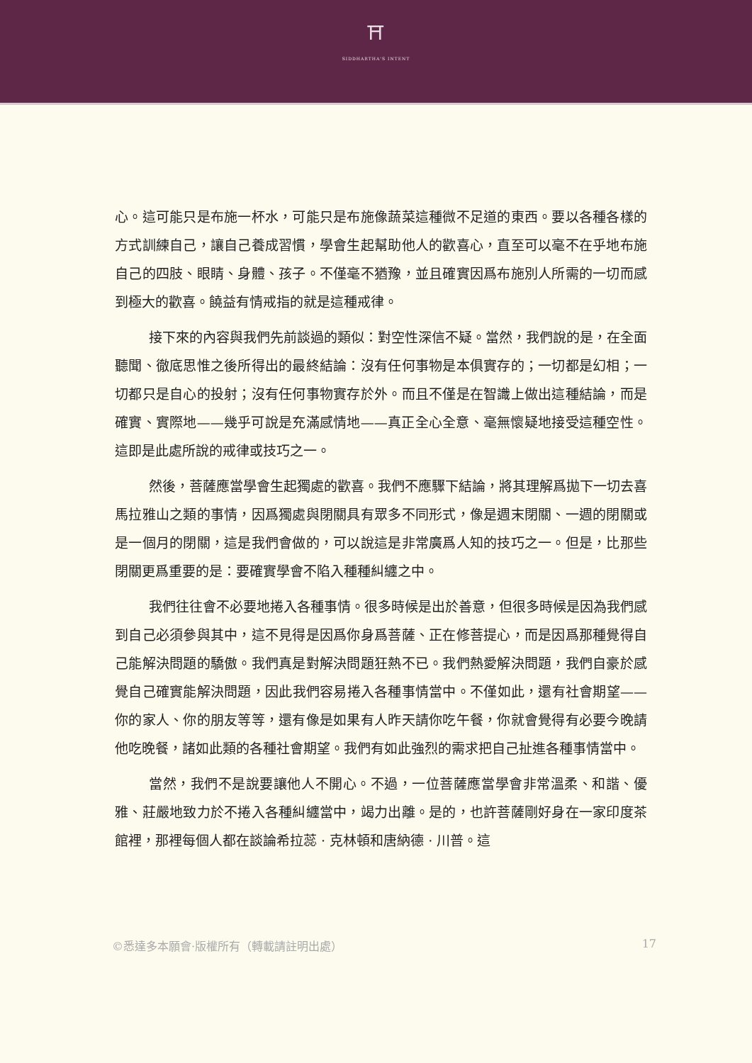⛩
SIDDHARTHA'S INTENT
心。這可能只是布施一杯水，可能只是布施像蔬菜這種微不足道的東西。要以各種各樣的方式訓練自己，讓自己養成習慣，學會生起幫助他人的歡喜心，直至可以毫不在乎地布施自己的四肢、眼睛、身體、孩子。不僅毫不猶豫，並且確實因爲布施別人所需的一切而感到極大的歡喜。饒益有情戒指的就是這種戒律。
接下來的內容與我們先前談過的類似：對空性深信不疑。當然，我們說的是，在全面聽聞、徹底思惟之後所得出的最終結論：沒有任何事物是本俱實存的；一切都是幻相；一切都只是自心的投射；沒有任何事物實存於外。而且不僅是在智識上做出這種結論，而是確實、實際地——幾乎可說是充滿感情地——真正全心全意、毫無懷疑地接受這種空性。這即是此處所說的戒律或技巧之一。
然後，菩薩應當學會生起獨處的歡喜。我們不應驟下結論，將其理解爲拋下一切去喜馬拉雅山之類的事情，因爲獨處與閉關具有眾多不同形式，像是週末閉關、一週的閉關或是一個月的閉關，這是我們會做的，可以說這是非常廣爲人知的技巧之一。但是，比那些閉關更爲重要的是：要確實學會不陷入種種糾纏之中。
我們往往會不必要地捲入各種事情。很多時候是出於善意，但很多時候是因為我們感到自己必須參與其中，這不見得是因爲你身爲菩薩、正在修菩提心，而是因爲那種覺得自己能解決問題的驕傲。我們真是對解決問題狂熱不已。我們熱愛解決問題，我們自豪於感覺自己確實能解決問題，因此我們容易捲入各種事情當中。不僅如此，還有社會期望——你的家人、你的朋友等等，還有像是如果有人昨天請你吃午餐，你就會覺得有必要今晚請他吃晚餐，諸如此類的各種社會期望。我們有如此強烈的需求把自己扯進各種事情當中。
當然，我們不是說要讓他人不開心。不過，一位菩薩應當學會非常溫柔、和諧、優雅、莊嚴地致力於不捲入各種糾纏當中，竭力出離。是的，也許菩薩剛好身在一家印度茶館裡，那裡每個人都在談論希拉蕊 · 克林頓和唐納德 · 川普。這
©悉達多本願會·版權所有（轉載請註明出處） 17